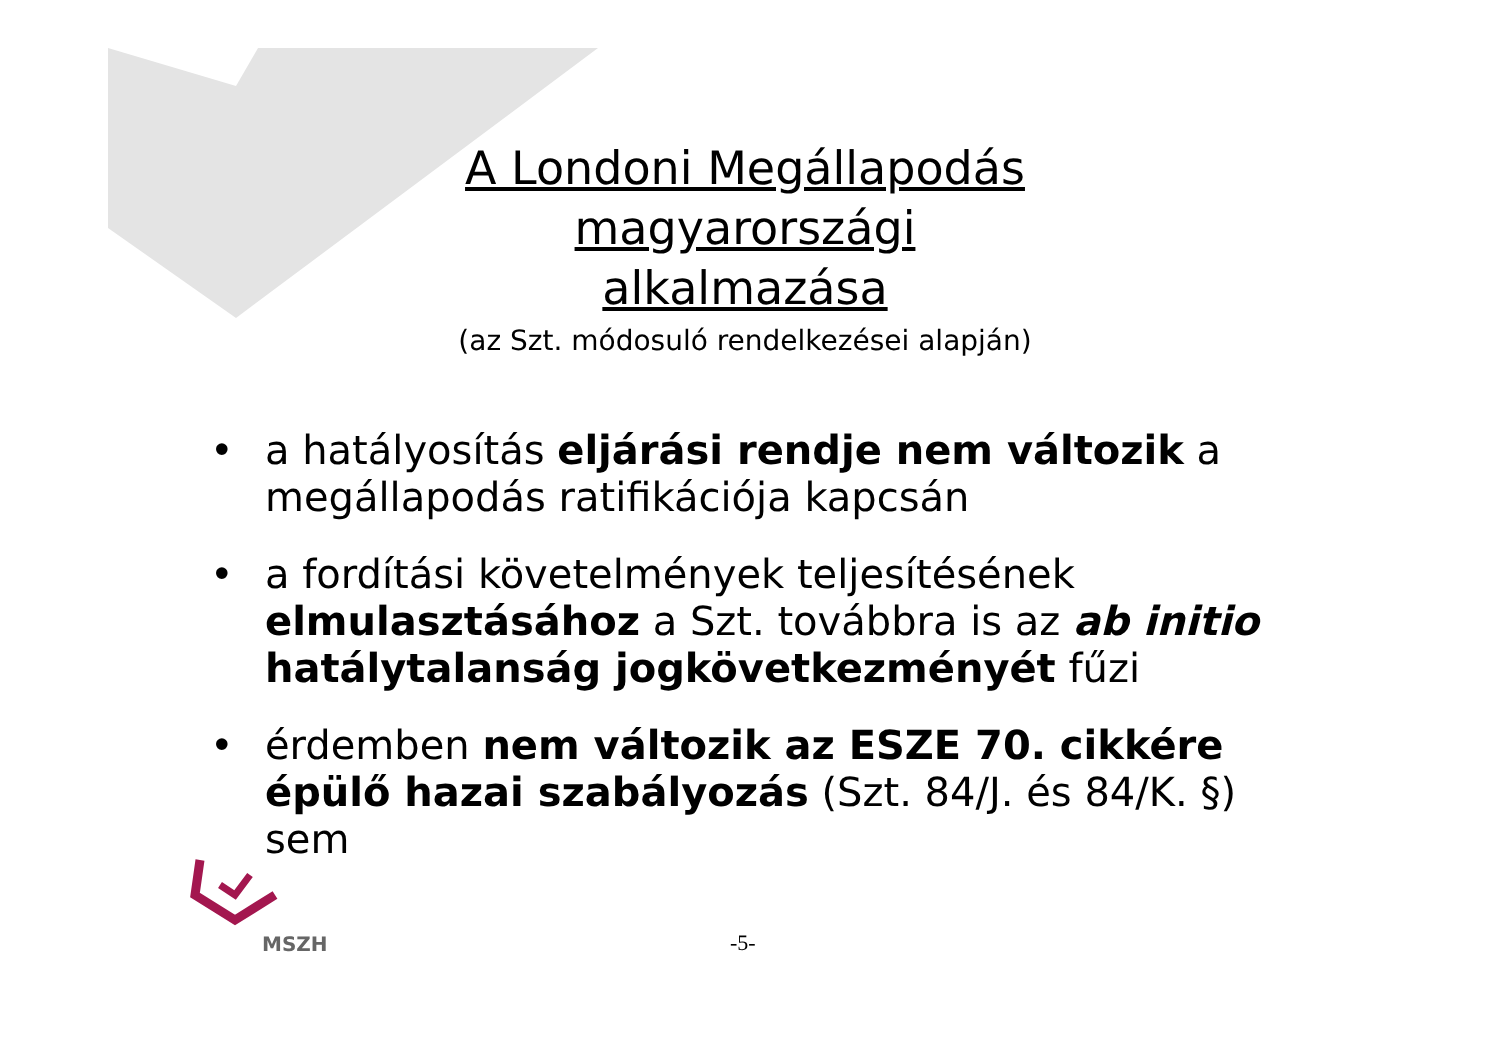A Londoni Megállapodás magyarországi
alkalmazása
(az Szt. módosuló rendelkezései alapján)
• a hatályosítás eljárási rendje nem változik a megállapodás ratifikációja kapcsán
• a fordítási követelmények teljesítésének elmulasztásához a Szt. továbbra is az ab initio hatálytalanság jogkövetkezményét fűzi
• érdemben nem változik az ESZE 70. cikkére épülő hazai szabályozás (Szt. 84/J. és 84/K. §) sem
MSZH
-5-